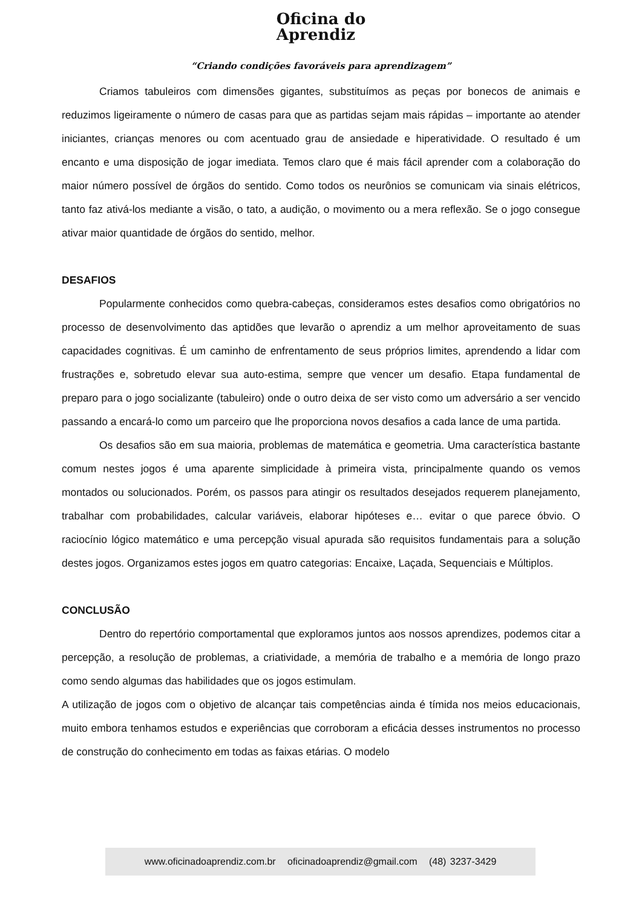Oficina do
Aprendiz
“Criando condições favoráveis para aprendizagem”
Criamos tabuleiros com dimensões gigantes, substituímos as peças por bonecos de animais e reduzimos ligeiramente o número de casas para que as partidas sejam mais rápidas – importante ao atender iniciantes, crianças menores ou com acentuado grau de ansiedade e hiperatividade. O resultado é um encanto e uma disposição de jogar imediata. Temos claro que é mais fácil aprender com a colaboração do maior número possível de órgãos do sentido. Como todos os neurônios se comunicam via sinais elétricos, tanto faz ativá-los mediante a visão, o tato, a audição, o movimento ou a mera reflexão. Se o jogo consegue ativar maior quantidade de órgãos do sentido, melhor.
DESAFIOS
Popularmente conhecidos como quebra-cabeças, consideramos estes desafios como obrigatórios no processo de desenvolvimento das aptidões que levarão o aprendiz a um melhor aproveitamento de suas capacidades cognitivas. É um caminho de enfrentamento de seus próprios limites, aprendendo a lidar com frustrações e, sobretudo elevar sua auto-estima, sempre que vencer um desafio. Etapa fundamental de preparo para o jogo socializante (tabuleiro) onde o outro deixa de ser visto como um adversário a ser vencido passando a encará-lo como um parceiro que lhe proporciona novos desafios a cada lance de uma partida.
Os desafios são em sua maioria, problemas de matemática e geometria. Uma característica bastante comum nestes jogos é uma aparente simplicidade à primeira vista, principalmente quando os vemos montados ou solucionados. Porém, os passos para atingir os resultados desejados requerem planejamento, trabalhar com probabilidades, calcular variáveis, elaborar hipóteses e… evitar o que parece óbvio. O raciocínio lógico matemático e uma percepção visual apurada são requisitos fundamentais para a solução destes jogos. Organizamos estes jogos em quatro categorias: Encaixe, Laçada, Sequenciais e Múltiplos.
CONCLUSÃO
Dentro do repertório comportamental que exploramos juntos aos nossos aprendizes, podemos citar a percepção, a resolução de problemas, a criatividade, a memória de trabalho e a memória de longo prazo como sendo algumas das habilidades que os jogos estimulam.
A utilização de jogos com o objetivo de alcançar tais competências ainda é tímida nos meios educacionais, muito embora tenhamos estudos e experiências que corroboram a eficácia desses instrumentos no processo de construção do conhecimento em todas as faixas etárias. O modelo
www.oficinadoaprendiz.com.br oficinadoaprendiz@gmail.com (48) 3237-3429